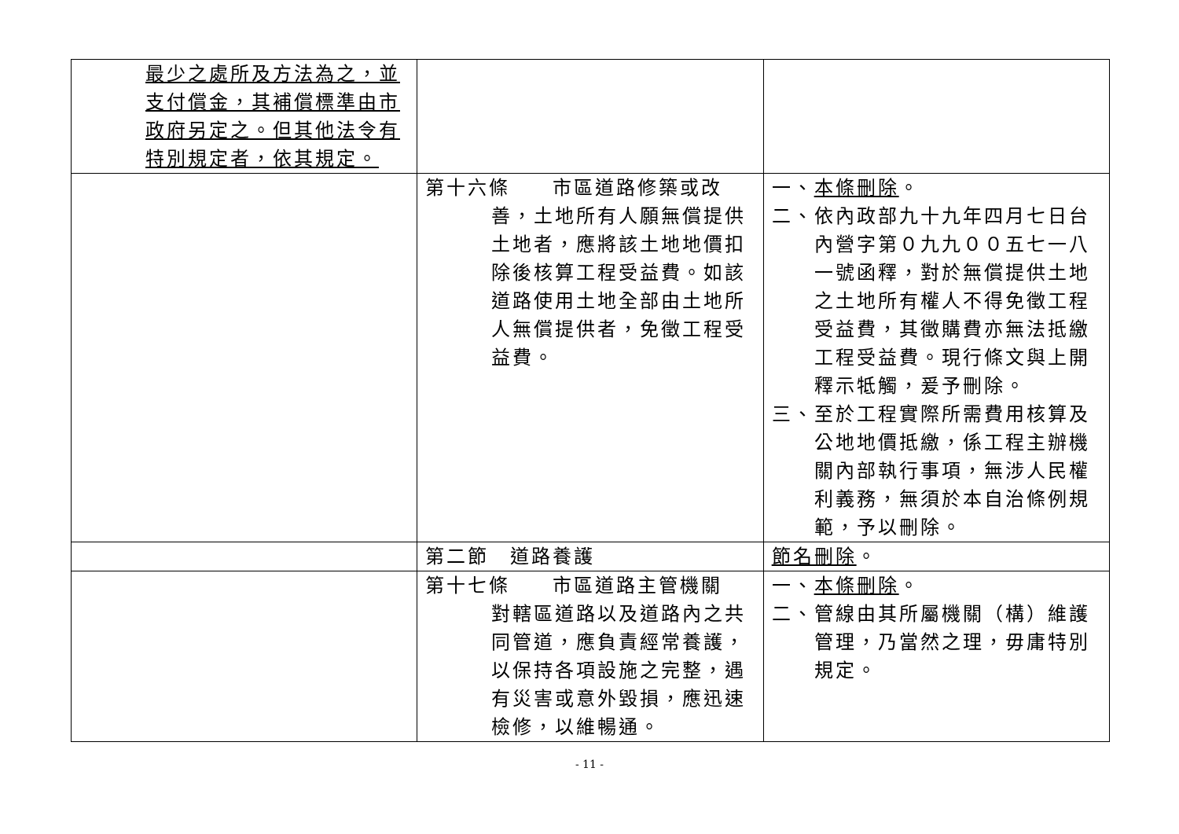| 最少之處所及方法為之，並支付償金，其補償標準由市政府另定之。但其他法令有特別規定者，依其規定。 | | |
| | 第十六條 市區道路修築或改 善，土地所有人願無償提供土地者，應將該土地地價扣除後核算工程受益費。如該道路使用土地全部由土地所人無償提供者，免徵工程受益費。 | 一、 本條刪除 。 二、依內政部九十九年四月七日台內營字第０九九００五七一八一號函釋，對於無償提供土地之土地所有權人不得免徵工程受益費，其徵購費亦無法抵繳工程受益費。現行條文與上開釋示牴觸，爰予刪除。 三、至於工程實際所需費用核算及公地地價抵繳，係工程主辦機關內部執行事項，無涉人民權利義務，無須於本自治條例規範，予以刪除。 |
| | 第二節 道路養護 | 節名刪除 。 |
| | 第十七條 市區道路主管機關 對轄區道路以及道路內之共同管道，應負責經常養護，以保持各項設施之完整，遇有災害或意外毀損，應迅速檢修，以維暢通。 | 一、 本條刪除 。 二、管線由其所屬機關（構）維護管理，乃當然之理，毋庸特別規定。 |
- 11 -